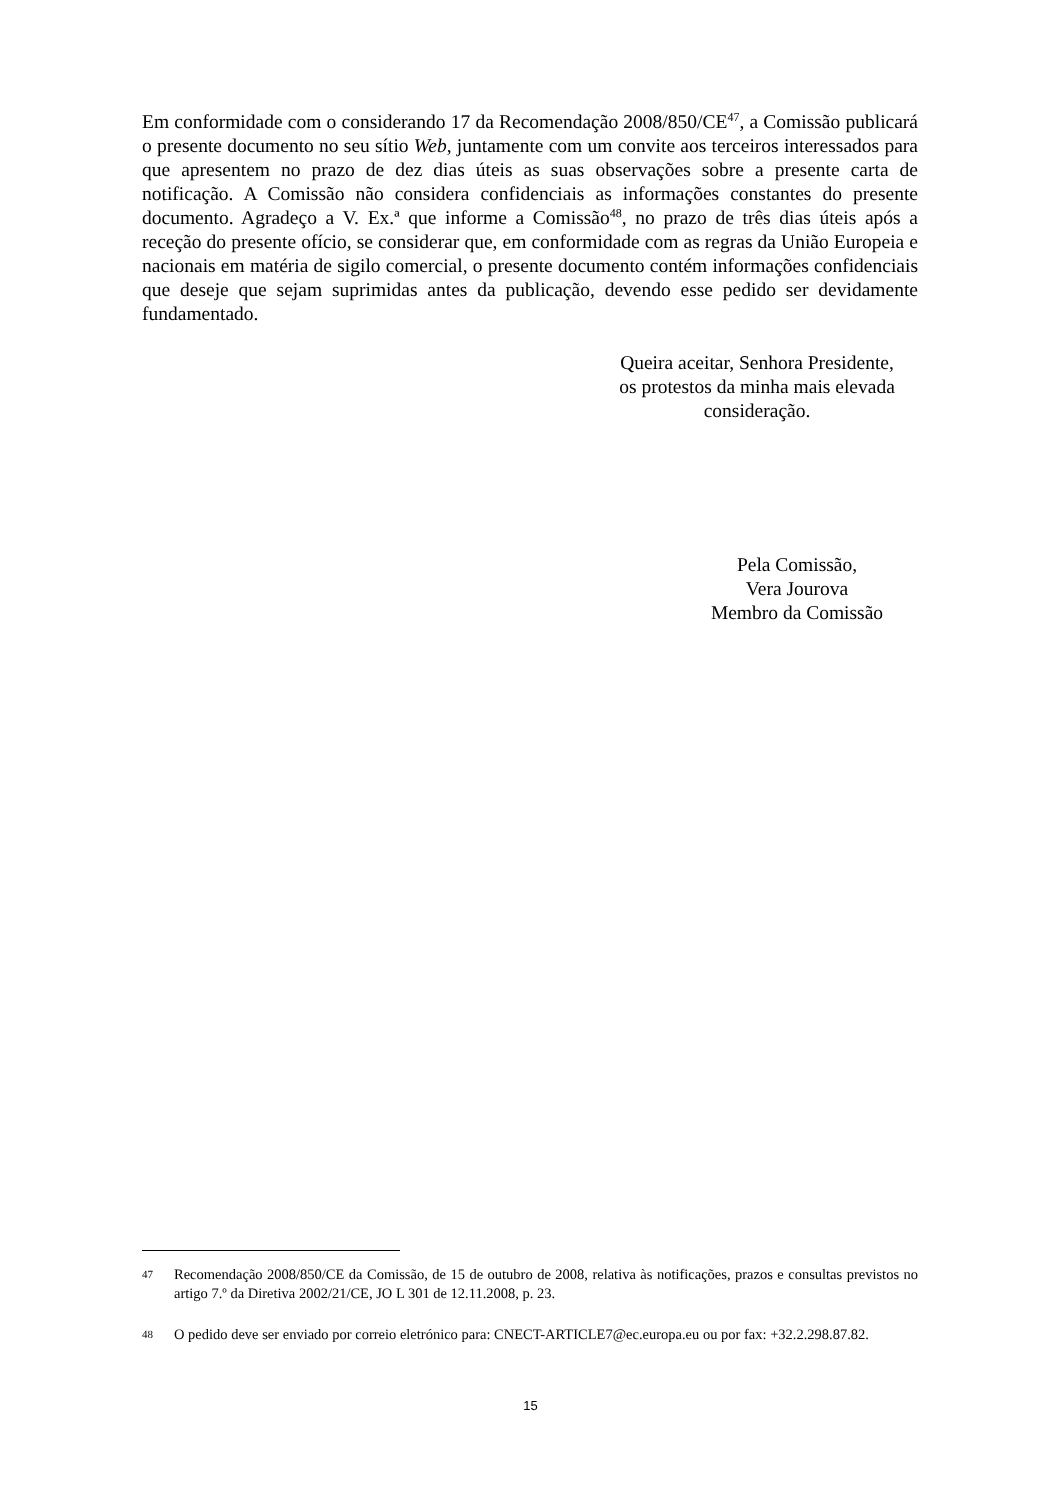Em conformidade com o considerando 17 da Recomendação 2008/850/CE<sup>47</sup>, a Comissão publicará o presente documento no seu sítio Web, juntamente com um convite aos terceiros interessados para que apresentem no prazo de dez dias úteis as suas observações sobre a presente carta de notificação. A Comissão não considera confidenciais as informações constantes do presente documento. Agradeço a V. Ex.ª que informe a Comissão<sup>48</sup>, no prazo de três dias úteis após a receção do presente ofício, se considerar que, em conformidade com as regras da União Europeia e nacionais em matéria de sigilo comercial, o presente documento contém informações confidenciais que deseje que sejam suprimidas antes da publicação, devendo esse pedido ser devidamente fundamentado.
Queira aceitar, Senhora Presidente,
os protestos da minha mais elevada
consideração.
Pela Comissão,
Vera Jourova
Membro da Comissão
47 Recomendação 2008/850/CE da Comissão, de 15 de outubro de 2008, relativa às notificações, prazos e consultas previstos no artigo 7.º da Diretiva 2002/21/CE, JO L 301 de 12.11.2008, p. 23.
48 O pedido deve ser enviado por correio eletrónico para: CNECT-ARTICLE7@ec.europa.eu ou por fax: +32.2.298.87.82.
15